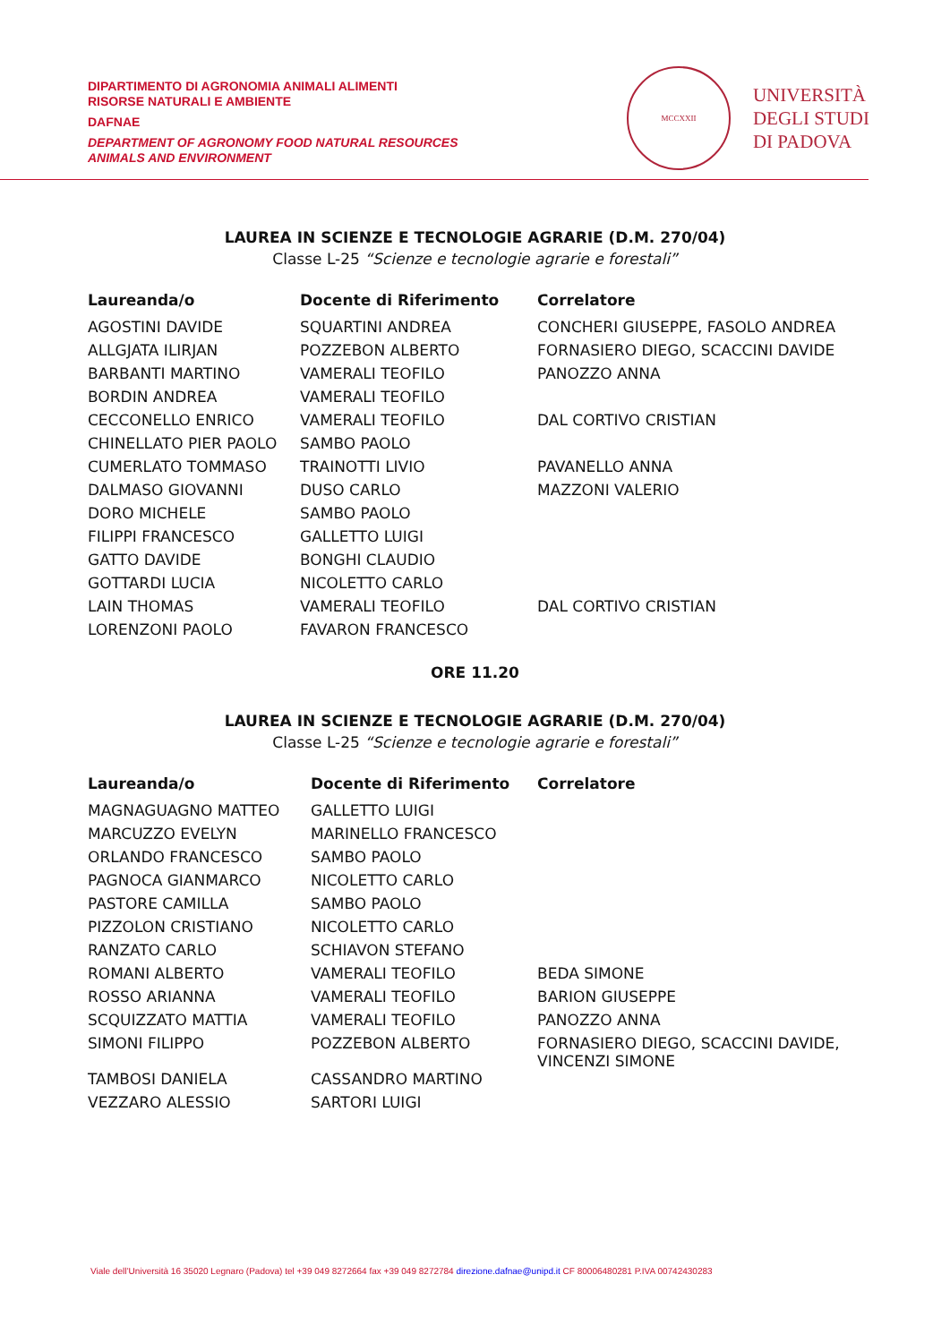DIPARTIMENTO DI AGRONOMIA ANIMALI ALIMENTI
RISORSE NATURALI E AMBIENTE
DAFNAE
DEPARTMENT OF AGRONOMY FOOD NATURAL RESOURCES
ANIMALS AND ENVIRONMENT
MCCXXII
UNIVERSITÀ
DEGLI STUDI
DI PADOVA
LAUREA IN SCIENZE E TECNOLOGIE AGRARIE (D.M. 270/04)
Classe L-25 “Scienze e tecnologie agrarie e forestali”
| Laureanda/o | Docente di Riferimento | Correlatore |
| --- | --- | --- |
| AGOSTINI DAVIDE | SQUARTINI ANDREA | CONCHERI GIUSEPPE, FASOLO ANDREA |
| ALLGJATA ILIRJAN | POZZEBON ALBERTO | FORNASIERO DIEGO, SCACCINI DAVIDE |
| BARBANTI MARTINO | VAMERALI TEOFILO | PANOZZO ANNA |
| BORDIN ANDREA | VAMERALI TEOFILO | |
| CECCONELLO ENRICO | VAMERALI TEOFILO | DAL CORTIVO CRISTIAN |
| CHINELLATO PIER PAOLO | SAMBO PAOLO | |
| CUMERLATO TOMMASO | TRAINOTTI LIVIO | PAVANELLO ANNA |
| DALMASO GIOVANNI | DUSO CARLO | MAZZONI VALERIO |
| DORO MICHELE | SAMBO PAOLO | |
| FILIPPI FRANCESCO | GALLETTO LUIGI | |
| GATTO DAVIDE | BONGHI CLAUDIO | |
| GOTTARDI LUCIA | NICOLETTO CARLO | |
| LAIN THOMAS | VAMERALI TEOFILO | DAL CORTIVO CRISTIAN |
| LORENZONI PAOLO | FAVARON FRANCESCO | |
ORE 11.20
LAUREA IN SCIENZE E TECNOLOGIE AGRARIE (D.M. 270/04)
Classe L-25 “Scienze e tecnologie agrarie e forestali”
| Laureanda/o | Docente di Riferimento | Correlatore |
| --- | --- | --- |
| MAGNAGUAGNO MATTEO | GALLETTO LUIGI | |
| MARCUZZO EVELYN | MARINELLO FRANCESCO | |
| ORLANDO FRANCESCO | SAMBO PAOLO | |
| PAGNOCA GIANMARCO | NICOLETTO CARLO | |
| PASTORE CAMILLA | SAMBO PAOLO | |
| PIZZOLON CRISTIANO | NICOLETTO CARLO | |
| RANZATO CARLO | SCHIAVON STEFANO | |
| ROMANI ALBERTO | VAMERALI TEOFILO | BEDA SIMONE |
| ROSSO ARIANNA | VAMERALI TEOFILO | BARION GIUSEPPE |
| SCQUIZZATO MATTIA | VAMERALI TEOFILO | PANOZZO ANNA |
| SIMONI FILIPPO | POZZEBON ALBERTO | FORNASIERO DIEGO, SCACCINI DAVIDE, VINCENZI SIMONE |
| TAMBOSI DANIELA | CASSANDRO MARTINO | |
| VEZZARO ALESSIO | SARTORI LUIGI | |
Viale dell’Università 16 35020 Legnaro (Padova) tel +39 049 8272664 fax +39 049 8272784 direzione.dafnae@unipd.it CF 80006480281 P.IVA 00742430283